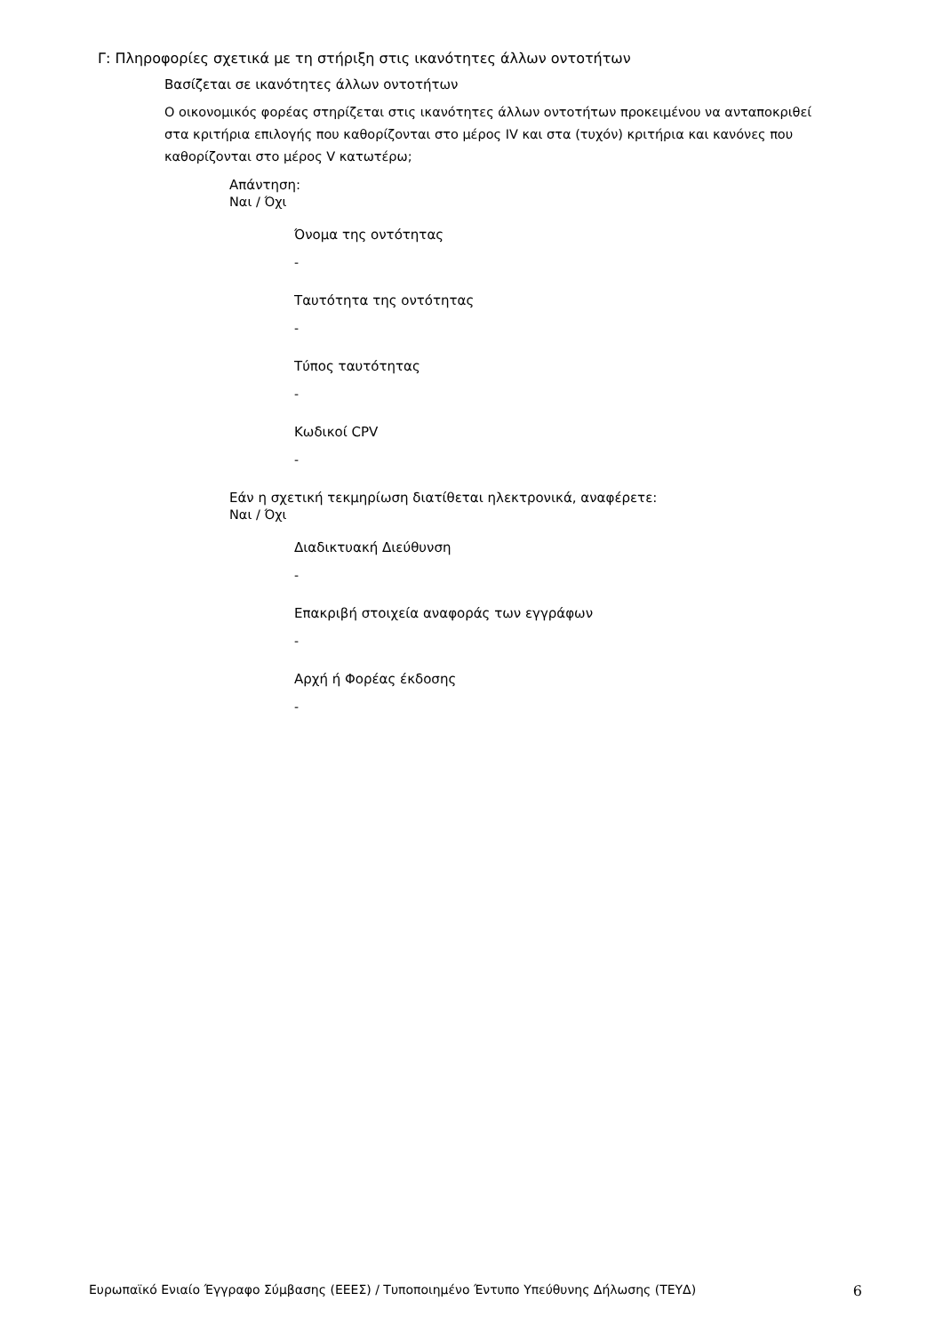Γ: Πληροφορίες σχετικά με τη στήριξη στις ικανότητες άλλων οντοτήτων
Βασίζεται σε ικανότητες άλλων οντοτήτων
Ο οικονομικός φορέας στηρίζεται στις ικανότητες άλλων οντοτήτων προκειμένου να ανταποκριθεί στα κριτήρια επιλογής που καθορίζονται στο μέρος IV και στα (τυχόν) κριτήρια και κανόνες που καθορίζονται στο μέρος V κατωτέρω;
Απάντηση:
Ναι / Όχι
Όνομα της οντότητας
-
Ταυτότητα της οντότητας
-
Τύπος ταυτότητας
-
Κωδικοί CPV
-
Εάν η σχετική τεκμηρίωση διατίθεται ηλεκτρονικά, αναφέρετε:
Ναι / Όχι
Διαδικτυακή Διεύθυνση
-
Επακριβή στοιχεία αναφοράς των εγγράφων
-
Αρχή ή Φορέας έκδοσης
-
Ευρωπαϊκό Ενιαίο Έγγραφο Σύμβασης (ΕΕΕΣ) / Τυποποιημένο Έντυπο Υπεύθυνης Δήλωσης (ΤΕΥΔ) 6